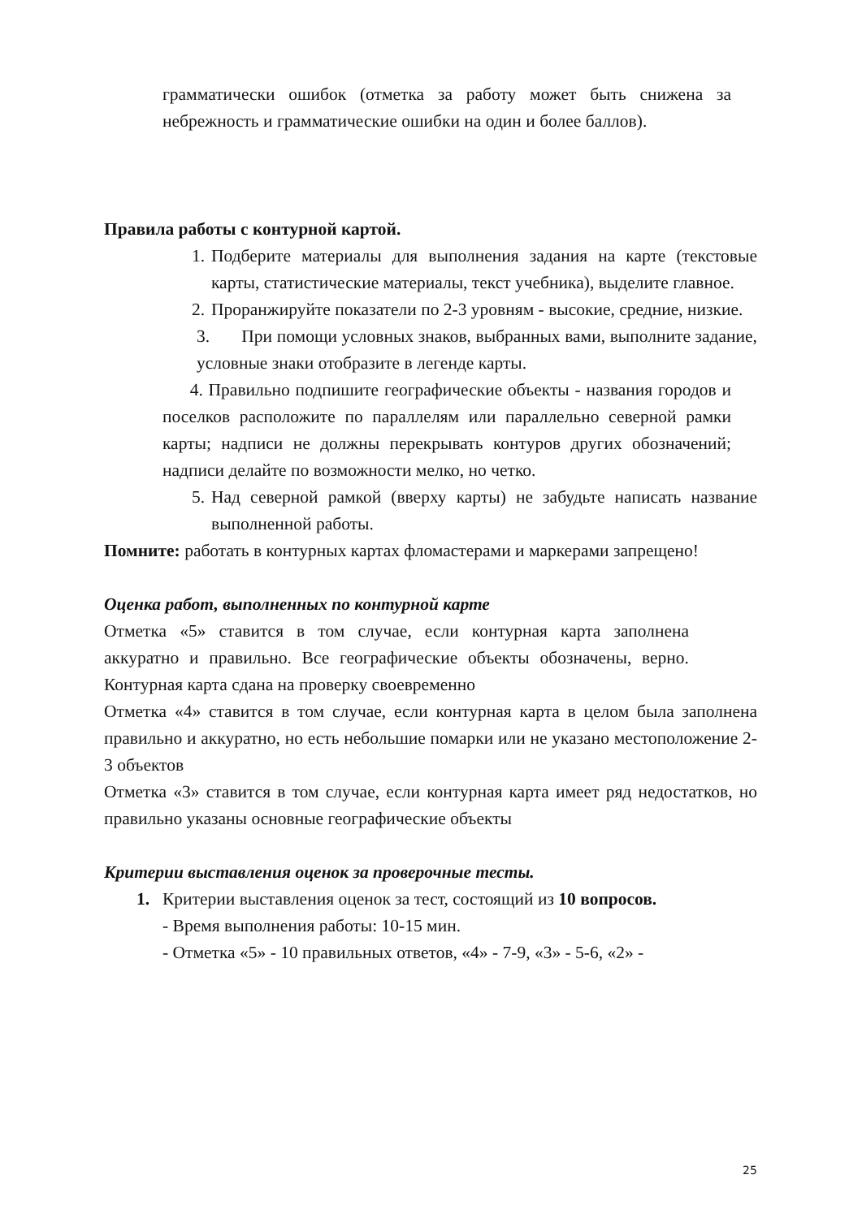грамматически ошибок (отметка за работу может быть снижена за небрежность и грамматические ошибки на один и более баллов).
Правила работы с контурной картой.
1.
Подберите материалы для выполнения задания на карте (текстовые карты, статистические материалы, текст учебника), выделите главное.
2.
Проранжируйте показатели по 2-3 уровням - высокие, средние, низкие.
3. При помощи условных знаков, выбранных вами, выполните задание, условные знаки отобразите в легенде карты.
4. Правильно подпишите географические объекты - названия городов и поселков расположите по параллелям или параллельно северной рамки карты; надписи не должны перекрывать контуров других обозначений; надписи делайте по возможности мелко, но четко.
5.
Над северной рамкой (вверху карты) не забудьте написать название выполненной работы.
Помните: работать в контурных картах фломастерами и маркерами запрещено!
Оценка работ, выполненных по контурной карте
Отметка «5» ставится в том случае, если контурная карта заполнена аккуратно и правильно. Все географические объекты обозначены, верно. Контурная карта сдана на проверку своевременно
Отметка «4» ставится в том случае, если контурная карта в целом была заполнена правильно и аккуратно, но есть небольшие помарки или не указано местоположение 2-3 объектов
Отметка «3» ставится в том случае, если контурная карта имеет ряд недостатков, но правильно указаны основные географические объекты
Критерии выставления оценок за проверочные тесты.
1. Критерии выставления оценок за тест, состоящий из 10 вопросов.
- Время выполнения работы: 10-15 мин.
- Отметка «5» - 10 правильных ответов, «4» - 7-9, «3» - 5-6, «2» -
25